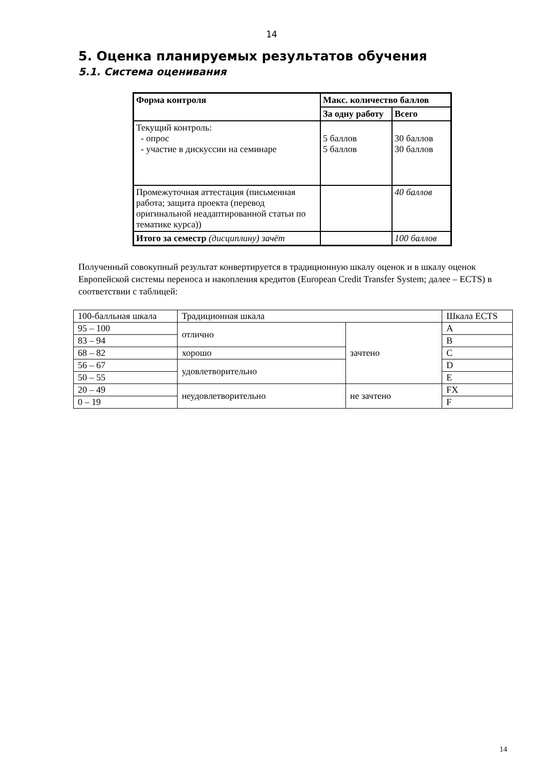14
5. Оценка планируемых результатов обучения
5.1. Система оценивания
| Форма контроля | Макс. количество баллов | |
| --- | --- | --- |
| | За одну работу | Всего |
| Текущий контроль: - опрос - участие в дискуссии на семинаре | 5 баллов 5 баллов | 30 баллов 30 баллов |
| Промежуточная аттестация (письменная работа; защита проекта (перевод оригинальной неадаптированной статьи по тематике курса)) | | 40 баллов |
| Итого за семестр (дисциплину) зачёт | | 100 баллов |
Полученный совокупный результат конвертируется в традиционную шкалу оценок и в шкалу оценок Европейской системы переноса и накопления кредитов (European Credit Transfer System; далее – ECTS) в соответствии с таблицей:
| 100-балльная шкала | Традиционная шкала | | Шкала ECTS |
| 95 – 100 | отлично | зачтено | A |
| 83 – 94 | | | B |
| 68 – 82 | хорошо | | C |
| 56 – 67 | удовлетворительно | | D |
| 50 – 55 | | | E |
| 20 – 49 | неудовлетворительно | не зачтено | FX |
| 0 – 19 | | | F |
14